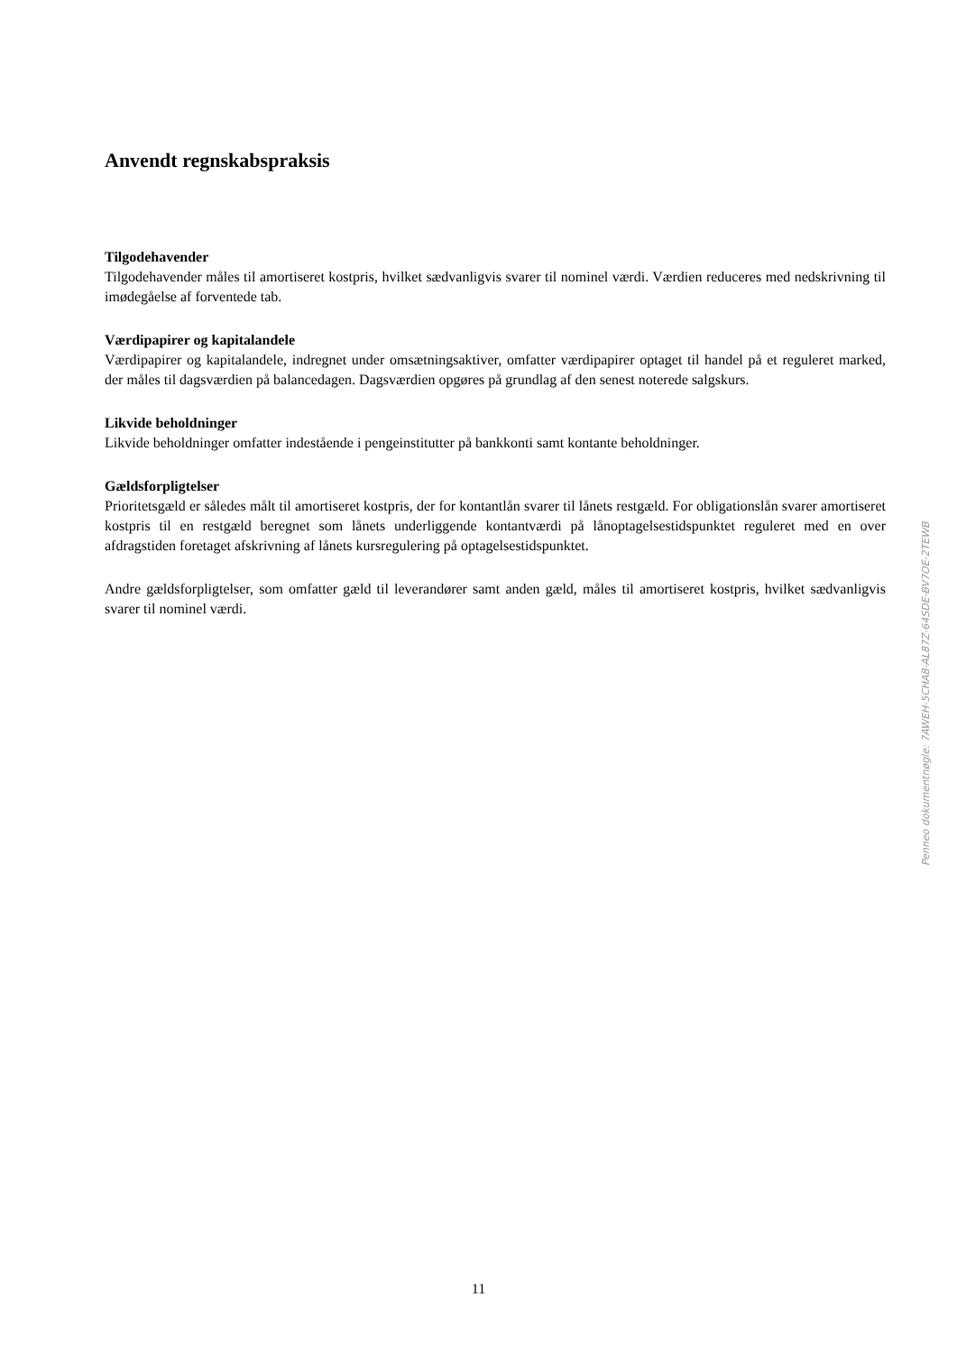Anvendt regnskabspraksis
Tilgodehavender
Tilgodehavender måles til amortiseret kostpris, hvilket sædvanligvis svarer til nominel værdi. Værdien reduceres med nedskrivning til imødegåelse af forventede tab.
Værdipapirer og kapitalandele
Værdipapirer og kapitalandele, indregnet under omsætningsaktiver, omfatter værdipapirer optaget til handel på et reguleret marked, der måles til dagsværdien på balancedagen. Dagsværdien opgøres på grundlag af den senest noterede salgskurs.
Likvide beholdninger
Likvide beholdninger omfatter indestående i pengeinstitutter på bankkonti samt kontante beholdninger.
Gældsforpligtelser
Prioritetsgæld er således målt til amortiseret kostpris, der for kontantlån svarer til lånets restgæld. For obligationslån svarer amortiseret kostpris til en restgæld beregnet som lånets underliggende kontantværdi på lånoptagelsestidspunktet reguleret med en over afdragstiden foretaget afskrivning af lånets kursregulering på optagelsestidspunktet.
Andre gældsforpligtelser, som omfatter gæld til leverandører samt anden gæld, måles til amortiseret kostpris, hvilket sædvanligvis svarer til nominel værdi.
Penneo dokumentnøgle: 7AWEH-5CHA8-AL87Z-64SDE-BV7OE-2TEWB
11